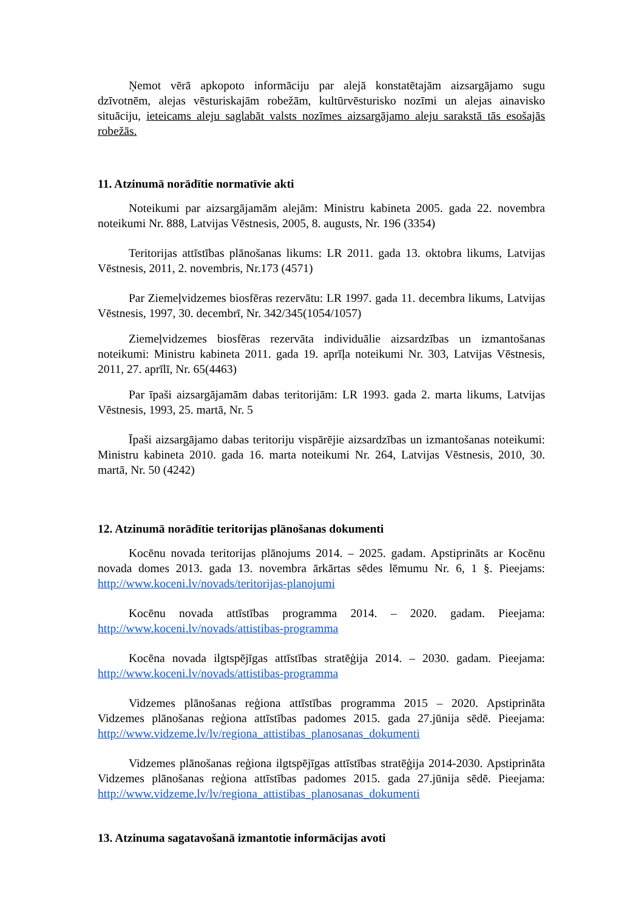Ņemot vērā apkopoto informāciju par alejā konstatētajām aizsargājamo sugu dzīvotnēm, alejas vēsturiskajām robežām, kultūrvēsturisko nozīmi un alejas ainavisko situāciju, ieteicams aleju saglabāt valsts nozīmes aizsargājamo aleju sarakstā tās esošajās robežās.
11. Atzinumā norādītie normatīvie akti
Noteikumi par aizsargājamām alejām: Ministru kabineta 2005. gada 22. novembra noteikumi Nr. 888, Latvijas Vēstnesis, 2005, 8. augusts, Nr. 196 (3354)
Teritorijas attīstības plānošanas likums: LR 2011. gada 13. oktobra likums, Latvijas Vēstnesis, 2011, 2. novembris, Nr.173 (4571)
Par Ziemeļvidzemes biosfēras rezervātu: LR 1997. gada 11. decembra likums, Latvijas Vēstnesis, 1997, 30. decembrī, Nr. 342/345(1054/1057)
Ziemeļvidzemes biosfēras rezervāta individuālie aizsardzības un izmantošanas noteikumi: Ministru kabineta 2011. gada 19. aprīļa noteikumi Nr. 303, Latvijas Vēstnesis, 2011, 27. aprīlī, Nr. 65(4463)
Par īpaši aizsargājamām dabas teritorijām: LR 1993. gada 2. marta likums, Latvijas Vēstnesis, 1993, 25. martā, Nr. 5
Īpaši aizsargājamo dabas teritoriju vispārējie aizsardzības un izmantošanas noteikumi: Ministru kabineta 2010. gada 16. marta noteikumi Nr. 264, Latvijas Vēstnesis, 2010, 30. martā, Nr. 50 (4242)
12. Atzinumā norādītie teritorijas plānošanas dokumenti
Kocēnu novada teritorijas plānojums 2014. – 2025. gadam. Apstiprināts ar Kocēnu novada domes 2013. gada 13. novembra ārkārtas sēdes lēmumu Nr. 6, 1 §. Pieejams: http://www.koceni.lv/novads/teritorijas-planojumi
Kocēnu novada attīstības programma 2014. – 2020. gadam. Pieejama: http://www.koceni.lv/novads/attistibas-programma
Kocēna novada ilgtspējīgas attīstības stratēģija 2014. – 2030. gadam. Pieejama: http://www.koceni.lv/novads/attistibas-programma
Vidzemes plānošanas reģiona attīstības programma 2015 – 2020. Apstiprināta Vidzemes plānošanas reģiona attīstības padomes 2015. gada 27.jūnija sēdē. Pieejama: http://www.vidzeme.lv/lv/regiona_attistibas_planosanas_dokumenti
Vidzemes plānošanas reģiona ilgtspējīgas attīstības stratēģija 2014-2030. Apstiprināta Vidzemes plānošanas reģiona attīstības padomes 2015. gada 27.jūnija sēdē. Pieejama: http://www.vidzeme.lv/lv/regiona_attistibas_planosanas_dokumenti
13. Atzinuma sagatavošanā izmantotie informācijas avoti